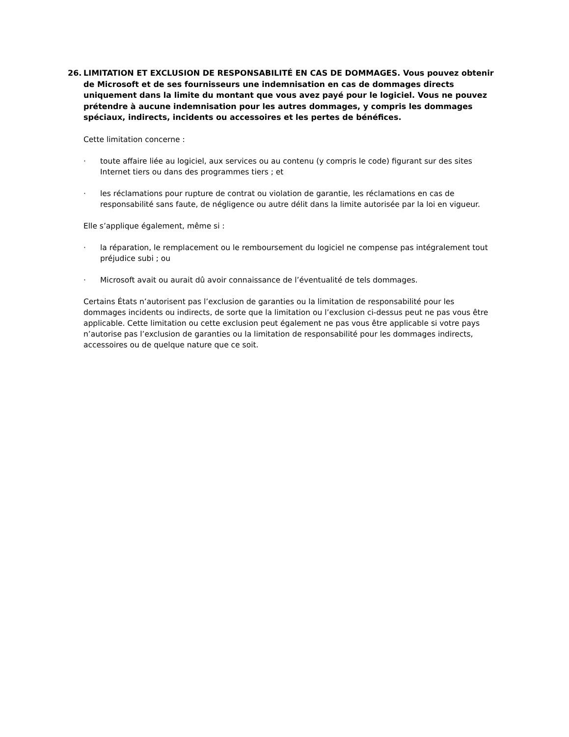26. LIMITATION ET EXCLUSION DE RESPONSABILITÉ EN CAS DE DOMMAGES. Vous pouvez obtenir de Microsoft et de ses fournisseurs une indemnisation en cas de dommages directs uniquement dans la limite du montant que vous avez payé pour le logiciel. Vous ne pouvez prétendre à aucune indemnisation pour les autres dommages, y compris les dommages spéciaux, indirects, incidents ou accessoires et les pertes de bénéfices.
Cette limitation concerne :
· toute affaire liée au logiciel, aux services ou au contenu (y compris le code) figurant sur des sites Internet tiers ou dans des programmes tiers ; et
· les réclamations pour rupture de contrat ou violation de garantie, les réclamations en cas de responsabilité sans faute, de négligence ou autre délit dans la limite autorisée par la loi en vigueur.
Elle s’applique également, même si :
· la réparation, le remplacement ou le remboursement du logiciel ne compense pas intégralement tout préjudice subi ; ou
· Microsoft avait ou aurait dû avoir connaissance de l’éventualité de tels dommages.
Certains États n’autorisent pas l’exclusion de garanties ou la limitation de responsabilité pour les dommages incidents ou indirects, de sorte que la limitation ou l’exclusion ci-dessus peut ne pas vous être applicable. Cette limitation ou cette exclusion peut également ne pas vous être applicable si votre pays n’autorise pas l’exclusion de garanties ou la limitation de responsabilité pour les dommages indirects, accessoires ou de quelque nature que ce soit.